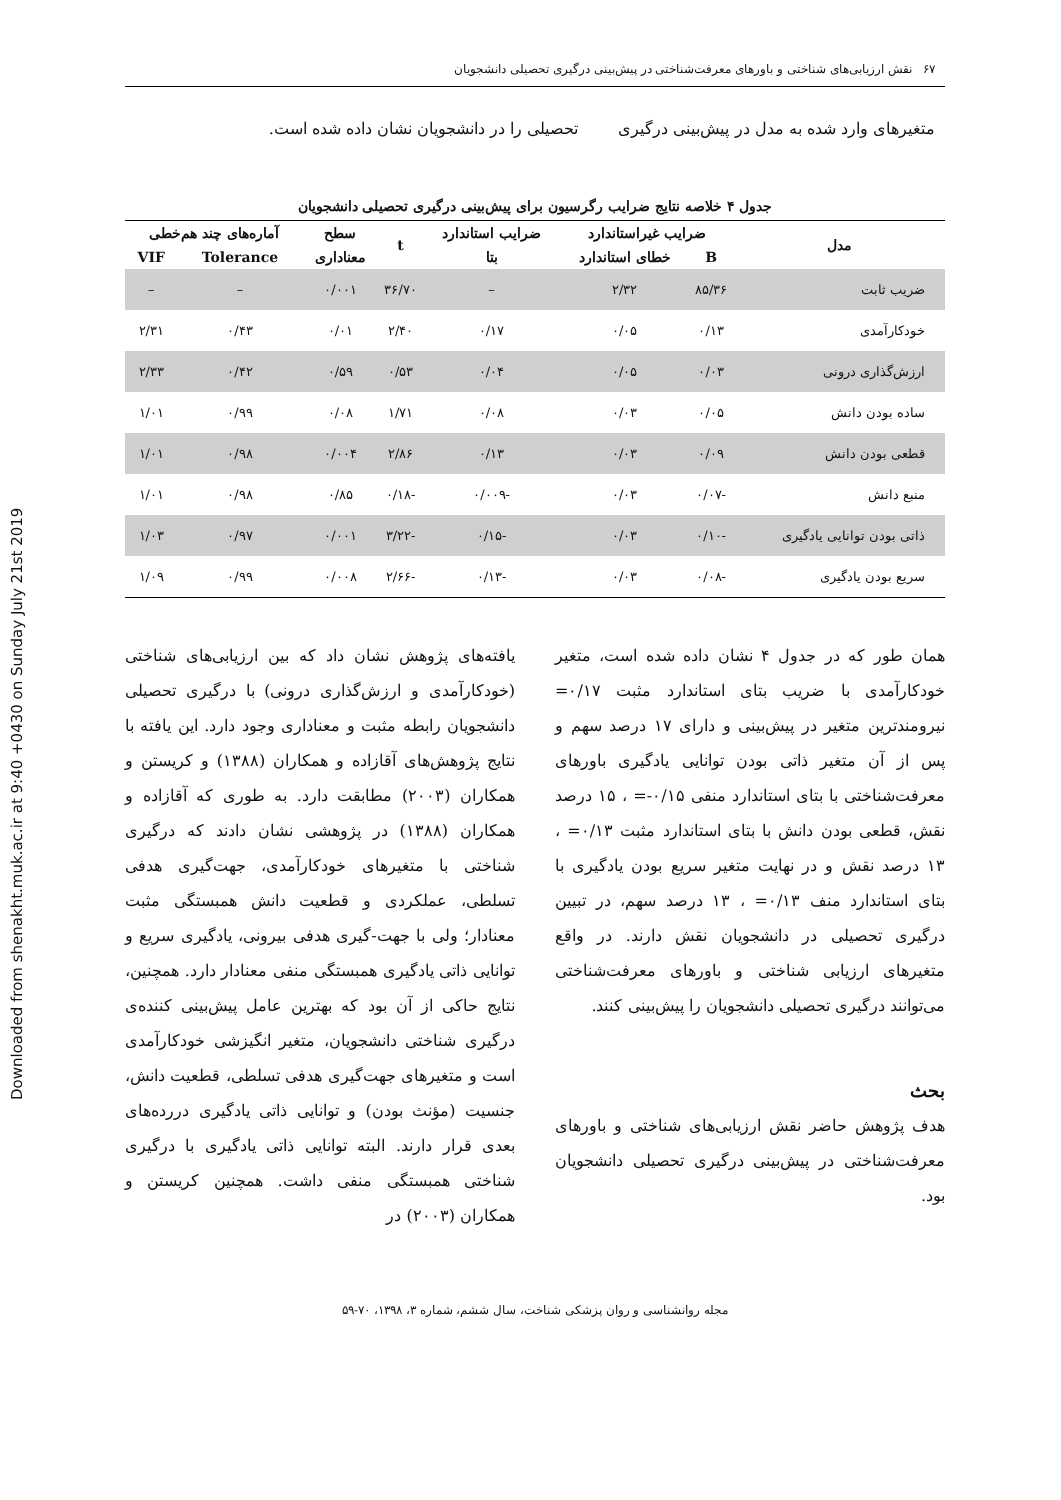Downloaded from shenakht.muk.ac.ir at 9:40 +0430 on Sunday July 21st 2019
۶۷ نقش ارزیابی‌های شناختی و باورهای معرفت‌شناختی در پیش‌بینی درگیری تحصیلی دانشجویان
متغیرهای وارد شده به مدل در پیش‌بینی درگیری تحصیلی را در دانشجویان نشان داده شده است.
جدول ۴ خلاصه نتایج ضرایب رگرسیون برای پیش‌بینی درگیری تحصیلی دانشجویان
| مدل | ضرایب غیراستاندارد | | ضرایب استاندارد | t | سطح | آماره‌های چند هم‌خطی | |
| --- | --- | --- | --- | --- | --- | --- | --- |
| | B | خطای استاندارد | بتا | | معناداری | Tolerance | VIF |
| ضریب ثابت | ۸۵/۳۶ | ۲/۳۲ | – | ۳۶/۷۰ | ۰/۰۰۱ | – | – |
| خودکارآمدی | ۰/۱۳ | ۰/۰۵ | ۰/۱۷ | ۲/۴۰ | ۰/۰۱ | ۰/۴۳ | ۲/۳۱ |
| ارزش‌گذاری درونی | ۰/۰۳ | ۰/۰۵ | ۰/۰۴ | ۰/۵۳ | ۰/۵۹ | ۰/۴۲ | ۲/۳۳ |
| ساده بودن دانش | ۰/۰۵ | ۰/۰۳ | ۰/۰۸ | ۱/۷۱ | ۰/۰۸ | ۰/۹۹ | ۱/۰۱ |
| قطعی بودن دانش | ۰/۰۹ | ۰/۰۳ | ۰/۱۳ | ۲/۸۶ | ۰/۰۰۴ | ۰/۹۸ | ۱/۰۱ |
| منبع دانش | -۰/۰۷ | ۰/۰۳ | -۰/۰۰۹ | -۰/۱۸ | ۰/۸۵ | ۰/۹۸ | ۱/۰۱ |
| ذاتی بودن توانایی یادگیری | -۰/۱۰ | ۰/۰۳ | -۰/۱۵ | -۳/۲۲ | ۰/۰۰۱ | ۰/۹۷ | ۱/۰۳ |
| سریع بودن یادگیری | -۰/۰۸ | ۰/۰۳ | -۰/۱۳ | -۲/۶۶ | ۰/۰۰۸ | ۰/۹۹ | ۱/۰۹ |
همان طور که در جدول ۴ نشان داده شده است، متغیر خودکارآمدی با ضریب بتای استاندارد مثبت ۰/۱۷= نیرومندترین متغیر در پیش‌بینی و دارای ۱۷ درصد سهم و پس از آن متغیر ذاتی بودن توانایی یادگیری باورهای معرفت‌شناختی با بتای استاندارد منفی ۰/۱۵-= ، ۱۵ درصد نقش، قطعی بودن دانش با بتای استاندارد مثبت ۰/۱۳= ، ۱۳ درصد نقش و در نهایت متغیر سریع بودن یادگیری با بتای استاندارد منف ۰/۱۳= ، ۱۳ درصد سهم، در تبیین درگیری تحصیلی در دانشجویان نقش دارند. در واقع متغیرهای ارزیابی شناختی و باورهای معرفت‌شناختی می‌توانند درگیری تحصیلی دانشجویان را پیش‌بینی کنند.
بحث
هدف پژوهش حاضر نقش ارزیابی‌های شناختی و باورهای معرفت‌شناختی در پیش‌بینی درگیری تحصیلی دانشجویان بود.
یافته‌های پژوهش نشان داد که بین ارزیابی‌های شناختی (خودکارآمدی و ارزش‌گذاری درونی) با درگیری تحصیلی دانشجویان رابطه مثبت و معناداری وجود دارد. این یافته با نتایج پژوهش‌های آقازاده و همکاران (۱۳۸۸) و کریستن و همکاران (۲۰۰۳) مطابقت دارد. به طوری که آقازاده و همکاران (۱۳۸۸) در پژوهشی نشان دادند که درگیری شناختی با متغیرهای خودکارآمدی، جهت‌گیری هدفی تسلطی، عملکردی و قطعیت دانش همبستگی مثبت معنادار؛ ولی با جهت-گیری هدفی بیرونی، یادگیری سریع و توانایی ذاتی یادگیری همبستگی منفی معنادار دارد. همچنین، نتایج حاکی از آن بود که بهترین عامل پیش‌بینی کننده‌ی درگیری شناختی دانشجویان، متغیر انگیزشی خودکارآمدی است و متغیرهای جهت‌گیری هدفی تسلطی، قطعیت دانش، جنسیت (مؤنث بودن) و توانایی ذاتی یادگیری دررده‌های بعدی قرار دارند. البته توانایی ذاتی یادگیری با درگیری شناختی همبستگی منفی داشت. همچنین کریستن و همکاران (۲۰۰۳) در
مجله روانشناسی و روان پزشکی شناخت، سال ششم، شماره ۳، ۱۳۹۸، ۷۰-۵۹